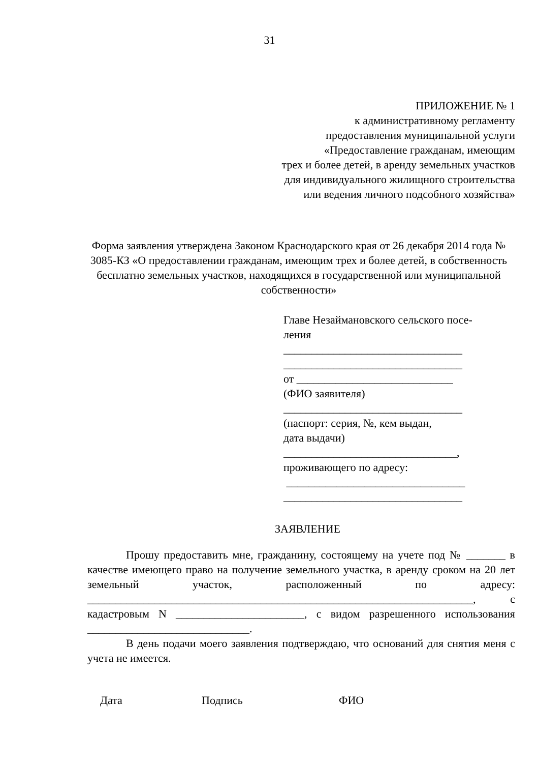31
ПРИЛОЖЕНИЕ № 1
к административному регламенту
предоставления муниципальной услуги
«Предоставление гражданам, имеющим
трех и более детей, в аренду земельных участков
для индивидуального жилищного строительства
или ведения личного подсобного хозяйства»
Форма заявления утверждена Законом Краснодарского края от 26 декабря 2014 года № 3085-КЗ «О предоставлении гражданам, имеющим трех и более детей, в собственность бесплатно земельных участков, находящихся в государственной или муниципальной собственности»
Главе Незаймановского сельского посе- ления ________________________________ ________________________________ от ____________________________ (ФИО заявителя) ________________________________ (паспорт: серия, №, кем выдан, дата выдачи) _______________________________, проживающего по адресу: ________________________________ ________________________________
ЗАЯВЛЕНИЕ
Прошу предоставить мне, гражданину, состоящему на учете под № _______ в качестве имеющего право на получение земельного участка, в аренду сроком на 20 лет земельный участок, расположенный по адресу: _____________________________________________________________________, с кадастровым N _______________________, с видом разрешенного использования _____________________________.
В день подачи моего заявления подтверждаю, что оснований для снятия меня с учета не имеется.
Дата Подпись ФИО